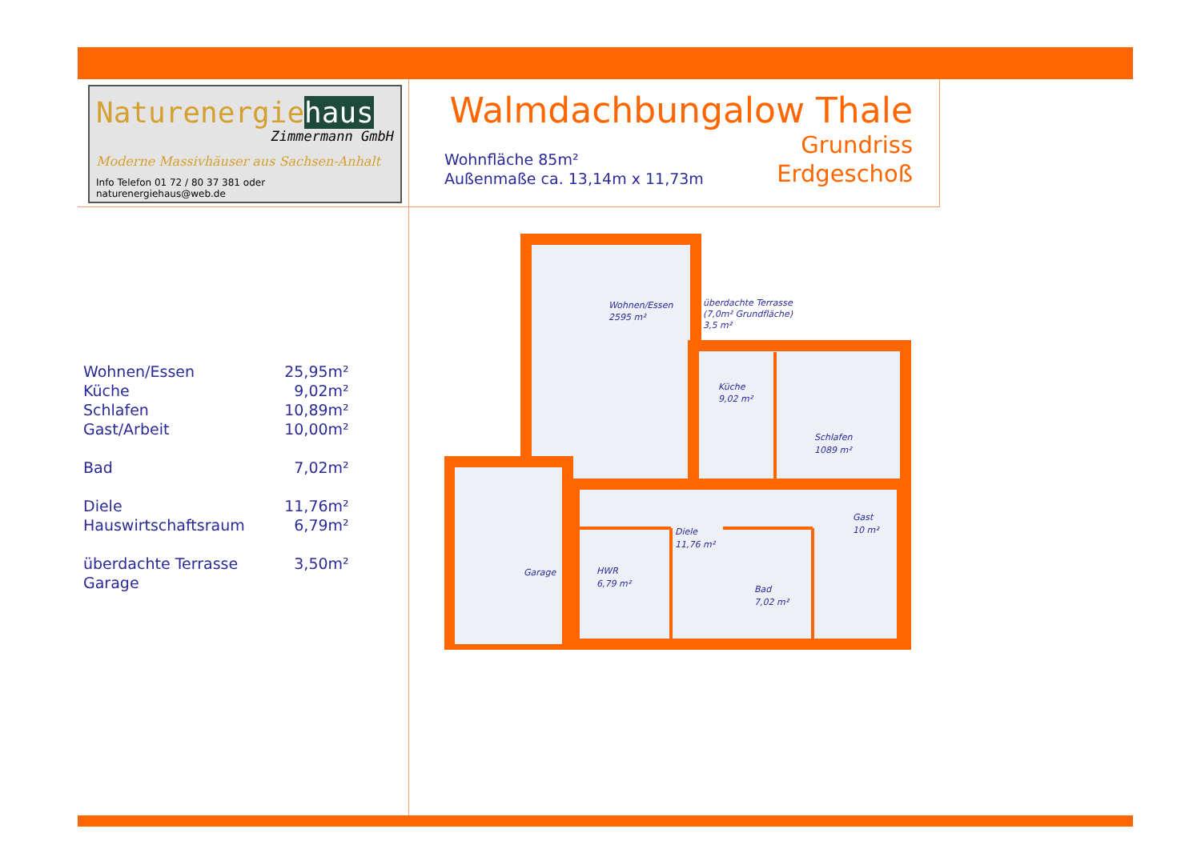Naturenergiehaus
Zimmermann GmbH
Moderne Massivhäuser aus Sachsen-Anhalt
Info Telefon 01 72 / 80 37 381 oder naturenergiehaus@web.de
Walmdachbungalow Thale
Wohnfläche 85m²
Außenmaße ca. 13,14m x 11,73m
Grundriss
Erdgeschoß
| Wohnen/Essen | 25,95m² |
| Küche | 9,02m² |
| Schlafen | 10,89m² |
| Gast/Arbeit | 10,00m² |
| Bad | 7,02m² |
| Diele | 11,76m² |
| Hauswirtschaftsraum | 6,79m² |
| überdachte Terrasse | 3,50m² |
| Garage | |
Wohnen/Essen
2595 m²
überdachte Terrasse
(7,0m² Grundfläche)
3,5 m²
Küche
9,02 m²
Schlafen
1089 m²
Gast
10 m²
Diele
11,76 m²
HWR
6,79 m²
Bad
7,02 m²
Garage